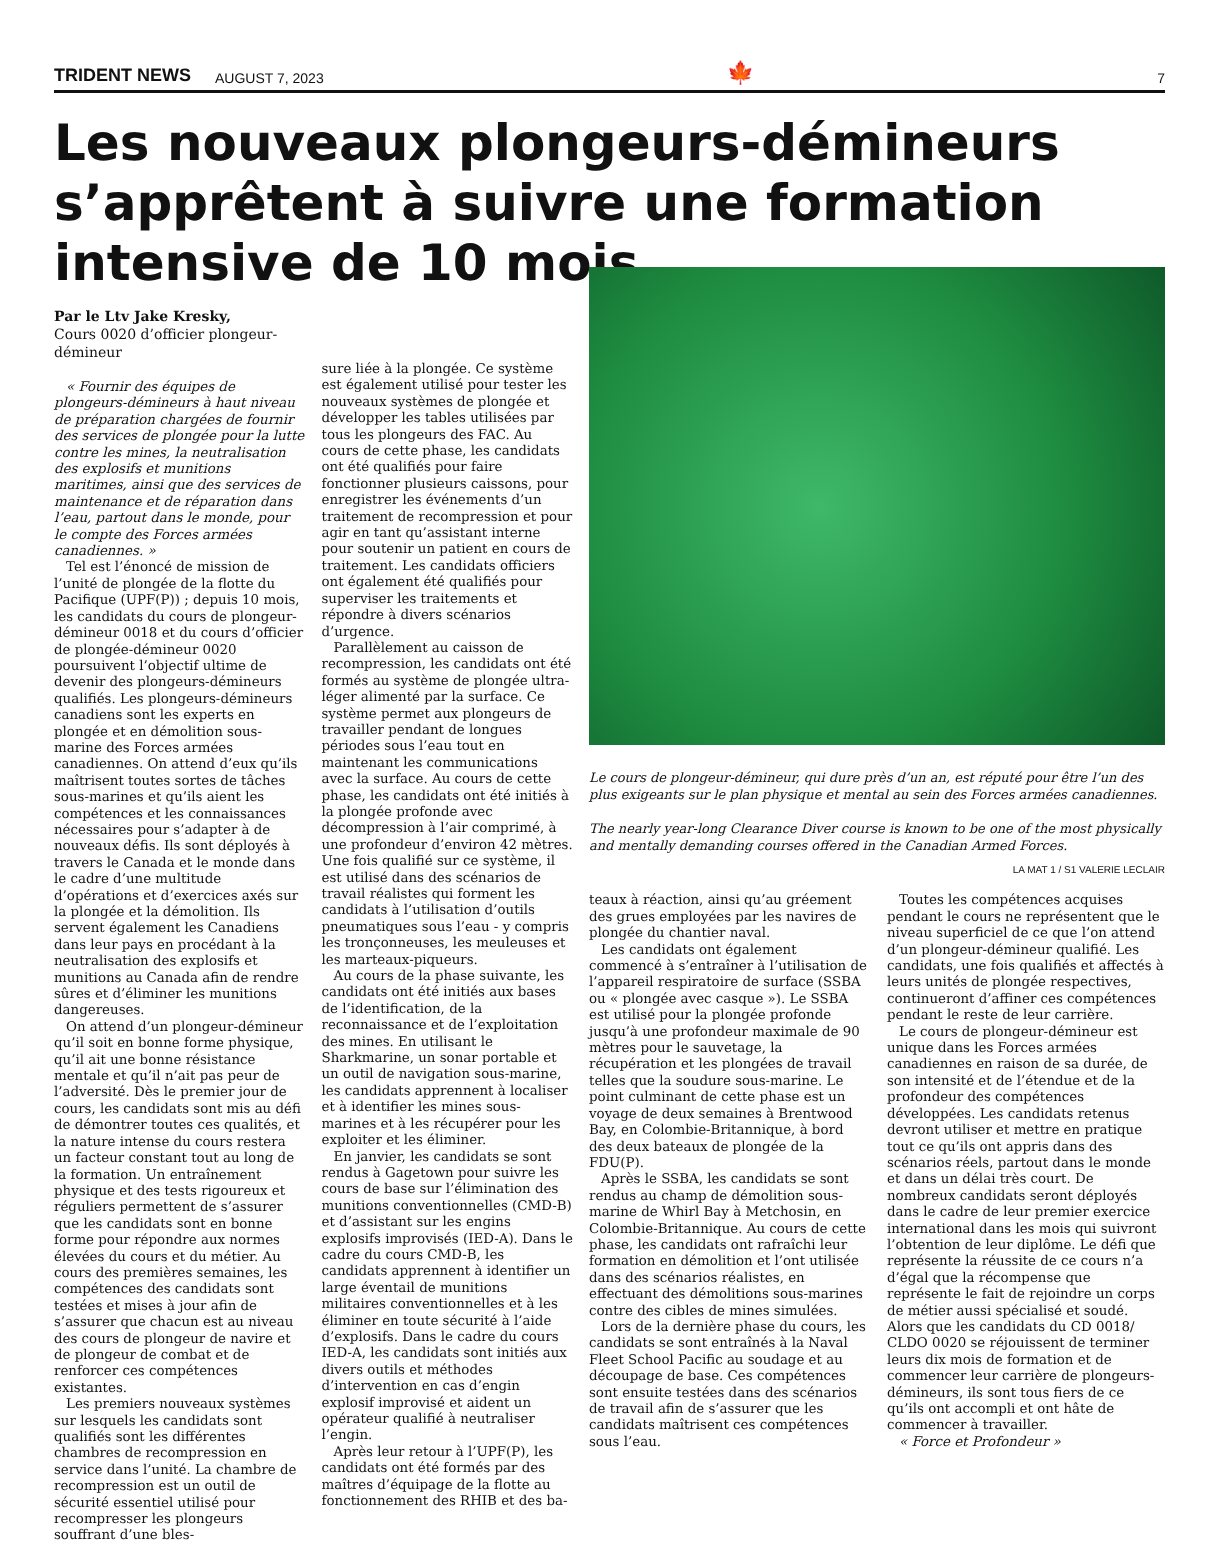TRIDENT NEWS AUGUST 7, 2023 🍁 7
Les nouveaux plongeurs-démineurs s’apprêtent à suivre une formation intensive de 10 mois
Par le Ltv Jake Kresky,
Cours 0020 d’officier plongeur-démineur
« Fournir des équipes de plongeurs-démineurs à haut niveau de préparation chargées de fournir des services de plongée pour la lutte contre les mines, la neutralisation des explosifs et munitions maritimes, ainsi que des services de maintenance et de réparation dans l’eau, partout dans le monde, pour le compte des Forces armées canadiennes. »
Tel est l’énoncé de mission de l’unité de plongée de la flotte du Pacifique (UPF(P)) ; depuis 10 mois, les candidats du cours de plongeur-démineur 0018 et du cours d’officier de plongée-démineur 0020 poursuivent l’objectif ultime de devenir des plongeurs-démineurs qualifiés. Les plongeurs-démineurs canadiens sont les experts en plongée et en démolition sous-marine des Forces armées canadiennes. On attend d’eux qu’ils maîtrisent toutes sortes de tâches sous-marines et qu’ils aient les compétences et les connaissances nécessaires pour s’adapter à de nouveaux défis. Ils sont déployés à travers le Canada et le monde dans le cadre d’une multitude d’opérations et d’exercices axés sur la plongée et la démolition. Ils servent également les Canadiens dans leur pays en procédant à la neutralisation des explosifs et munitions au Canada afin de rendre sûres et d’éliminer les munitions dangereuses.
On attend d’un plongeur-démineur qu’il soit en bonne forme physique, qu’il ait une bonne résistance mentale et qu’il n’ait pas peur de l’adversité. Dès le premier jour de cours, les candidats sont mis au défi de démontrer toutes ces qualités, et la nature intense du cours restera un facteur constant tout au long de la formation. Un entraînement physique et des tests rigoureux et réguliers permettent de s’assurer que les candidats sont en bonne forme pour répondre aux normes élevées du cours et du métier. Au cours des premières semaines, les compétences des candidats sont testées et mises à jour afin de s’assurer que chacun est au niveau des cours de plongeur de navire et de plongeur de combat et de renforcer ces compétences existantes.
Les premiers nouveaux systèmes sur lesquels les candidats sont qualifiés sont les différentes chambres de recompression en service dans l’unité. La chambre de recompression est un outil de sécurité essentiel utilisé pour recompresser les plongeurs souffrant d’une bles-
sure liée à la plongée. Ce système est également utilisé pour tester les nouveaux systèmes de plongée et développer les tables utilisées par tous les plongeurs des FAC. Au cours de cette phase, les candidats ont été qualifiés pour faire fonctionner plusieurs caissons, pour enregistrer les événements d’un traitement de recompression et pour agir en tant qu’assistant interne pour soutenir un patient en cours de traitement. Les candidats officiers ont également été qualifiés pour superviser les traitements et répondre à divers scénarios d’urgence.
Parallèlement au caisson de recompression, les candidats ont été formés au système de plongée ultra-léger alimenté par la surface. Ce système permet aux plongeurs de travailler pendant de longues périodes sous l’eau tout en maintenant les communications avec la surface. Au cours de cette phase, les candidats ont été initiés à la plongée profonde avec décompression à l’air comprimé, à une profondeur d’environ 42 mètres. Une fois qualifié sur ce système, il est utilisé dans des scénarios de travail réalistes qui forment les candidats à l’utilisation d’outils pneumatiques sous l’eau - y compris les tronçonneuses, les meuleuses et les marteaux-piqueurs.
Au cours de la phase suivante, les candidats ont été initiés aux bases de l’identification, de la reconnaissance et de l’exploitation des mines. En utilisant le Sharkmarine, un sonar portable et un outil de navigation sous-marine, les candidats apprennent à localiser et à identifier les mines sous-marines et à les récupérer pour les exploiter et les éliminer.
En janvier, les candidats se sont rendus à Gagetown pour suivre les cours de base sur l’élimination des munitions conventionnelles (CMD-B) et d’assistant sur les engins explosifs improvisés (IED-A). Dans le cadre du cours CMD-B, les candidats apprennent à identifier un large éventail de munitions militaires conventionnelles et à les éliminer en toute sécurité à l’aide d’explosifs. Dans le cadre du cours IED-A, les candidats sont initiés aux divers outils et méthodes d’intervention en cas d’engin explosif improvisé et aident un opérateur qualifié à neutraliser l’engin.
Après leur retour à l’UPF(P), les candidats ont été formés par des maîtres d’équipage de la flotte au fonctionnement des RHIB et des ba-
Le cours de plongeur-démineur, qui dure près d’un an, est réputé pour être l’un des plus exigeants sur le plan physique et mental au sein des Forces armées canadiennes.
The nearly year-long Clearance Diver course is known to be one of the most physically and mentally demanding courses offered in the Canadian Armed Forces.
LA MAT 1 / S1 VALERIE LECLAIR
teaux à réaction, ainsi qu’au gréement des grues employées par les navires de plongée du chantier naval.
Les candidats ont également commencé à s’entraîner à l’utilisation de l’appareil respiratoire de surface (SSBA ou « plongée avec casque »). Le SSBA est utilisé pour la plongée profonde jusqu’à une profondeur maximale de 90 mètres pour le sauvetage, la récupération et les plongées de travail telles que la soudure sous-marine. Le point culminant de cette phase est un voyage de deux semaines à Brentwood Bay, en Colombie-Britannique, à bord des deux bateaux de plongée de la FDU(P).
Après le SSBA, les candidats se sont rendus au champ de démolition sous-marine de Whirl Bay à Metchosin, en Colombie-Britannique. Au cours de cette phase, les candidats ont rafraîchi leur formation en démolition et l’ont utilisée dans des scénarios réalistes, en effectuant des démolitions sous-marines contre des cibles de mines simulées.
Lors de la dernière phase du cours, les candidats se sont entraînés à la Naval Fleet School Pacific au soudage et au découpage de base. Ces compétences sont ensuite testées dans des scénarios de travail afin de s’assurer que les candidats maîtrisent ces compétences sous l’eau.
Toutes les compétences acquises pendant le cours ne représentent que le niveau superficiel de ce que l’on attend d’un plongeur-démineur qualifié. Les candidats, une fois qualifiés et affectés à leurs unités de plongée respectives, continueront d’affiner ces compétences pendant le reste de leur carrière.
Le cours de plongeur-démineur est unique dans les Forces armées canadiennes en raison de sa durée, de son intensité et de l’étendue et de la profondeur des compétences développées. Les candidats retenus devront utiliser et mettre en pratique tout ce qu’ils ont appris dans des scénarios réels, partout dans le monde et dans un délai très court. De nombreux candidats seront déployés dans le cadre de leur premier exercice international dans les mois qui suivront l’obtention de leur diplôme. Le défi que représente la réussite de ce cours n’a d’égal que la récompense que représente le fait de rejoindre un corps de métier aussi spécialisé et soudé. Alors que les candidats du CD 0018/ CLDO 0020 se réjouissent de terminer leurs dix mois de formation et de commencer leur carrière de plongeurs-démineurs, ils sont tous fiers de ce qu’ils ont accompli et ont hâte de commencer à travailler.
« Force et Profondeur »